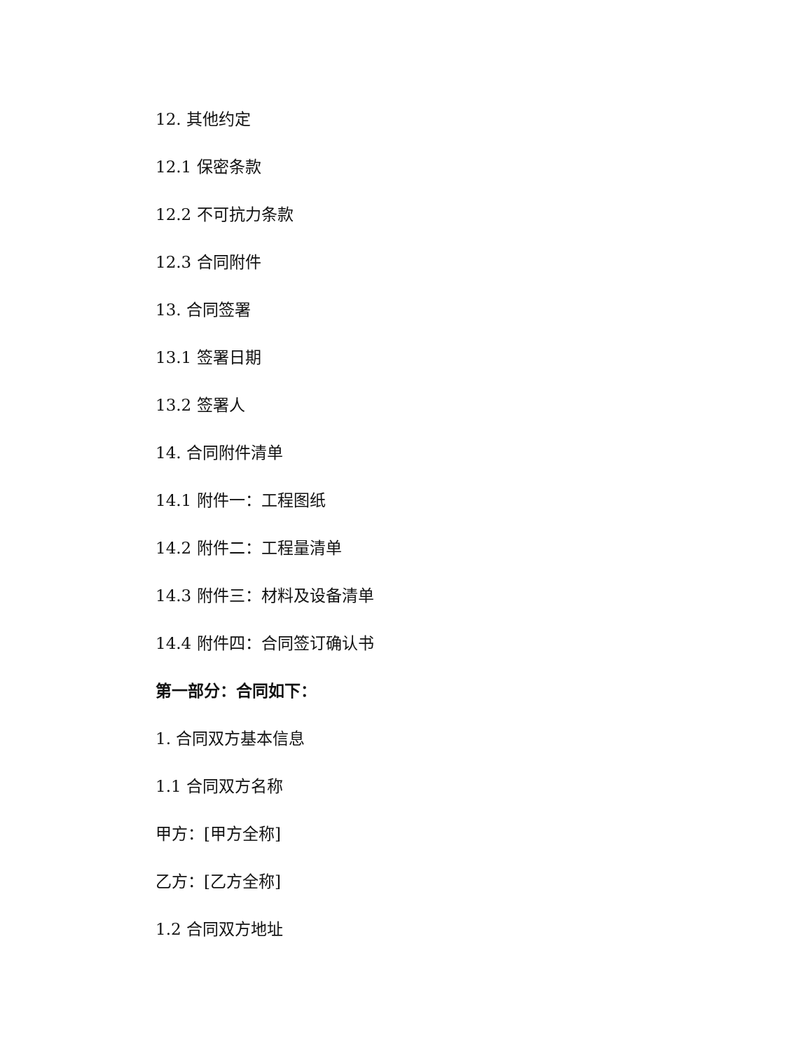12. 其他约定
12.1 保密条款
12.2 不可抗力条款
12.3 合同附件
13. 合同签署
13.1 签署日期
13.2 签署人
14. 合同附件清单
14.1 附件一：工程图纸
14.2 附件二：工程量清单
14.3 附件三：材料及设备清单
14.4 附件四：合同签订确认书
第一部分：合同如下：
1. 合同双方基本信息
1.1 合同双方名称
甲方：[甲方全称]
乙方：[乙方全称]
1.2 合同双方地址